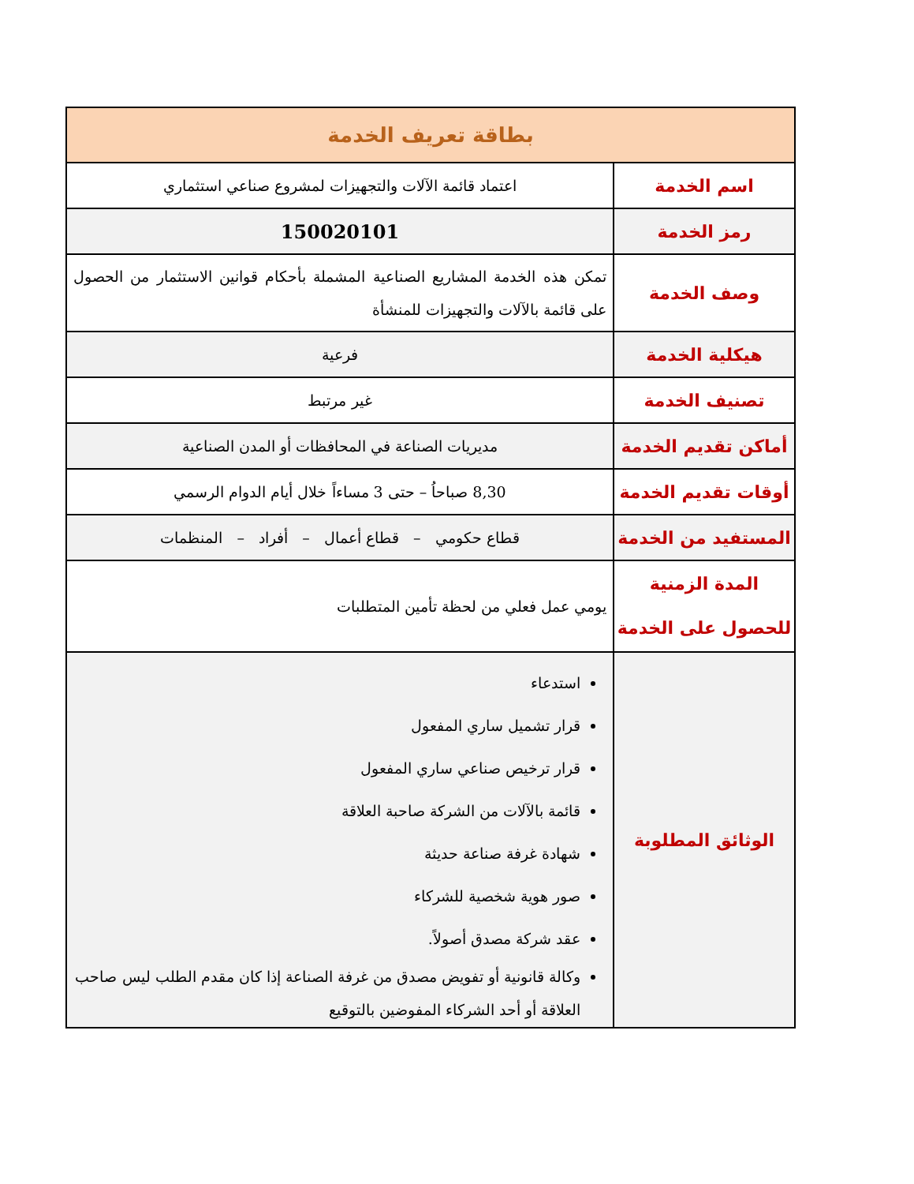| بطاقة تعريف الخدمة | |
| --- | --- |
| اسم الخدمة | اعتماد قائمة الآلات والتجهيزات لمشروع صناعي استثماري |
| رمز الخدمة | 150020101 |
| وصف الخدمة | تمكن هذه الخدمة المشاريع الصناعية المشملة بأحكام قوانين الاستثمار من الحصول على قائمة بالآلات والتجهيزات للمنشأة |
| هيكلية الخدمة | فرعية |
| تصنيف الخدمة | غير مرتبط |
| أماكن تقديم الخدمة | مديريات الصناعة في المحافظات أو المدن الصناعية |
| أوقات تقديم الخدمة | 8,30 صباحاُ – حتى 3 مساءاً خلال أيام الدوام الرسمي |
| المستفيد من الخدمة | قطاع حكومي – قطاع أعمال – أفراد – المنظمات |
| المدة الزمنية للحصول على الخدمة | يومي عمل فعلي من لحظة تأمين المتطلبات |
| الوثائق المطلوبة | استدعاء قرار تشميل ساري المفعول قرار ترخيص صناعي ساري المفعول قائمة بالآلات من الشركة صاحبة العلاقة شهادة غرفة صناعة حديثة صور هوية شخصية للشركاء عقد شركة مصدق أصولاً. وكالة قانونية أو تفويض مصدق من غرفة الصناعة إذا كان مقدم الطلب ليس صاحب العلاقة أو أحد الشركاء المفوضين بالتوقيع |